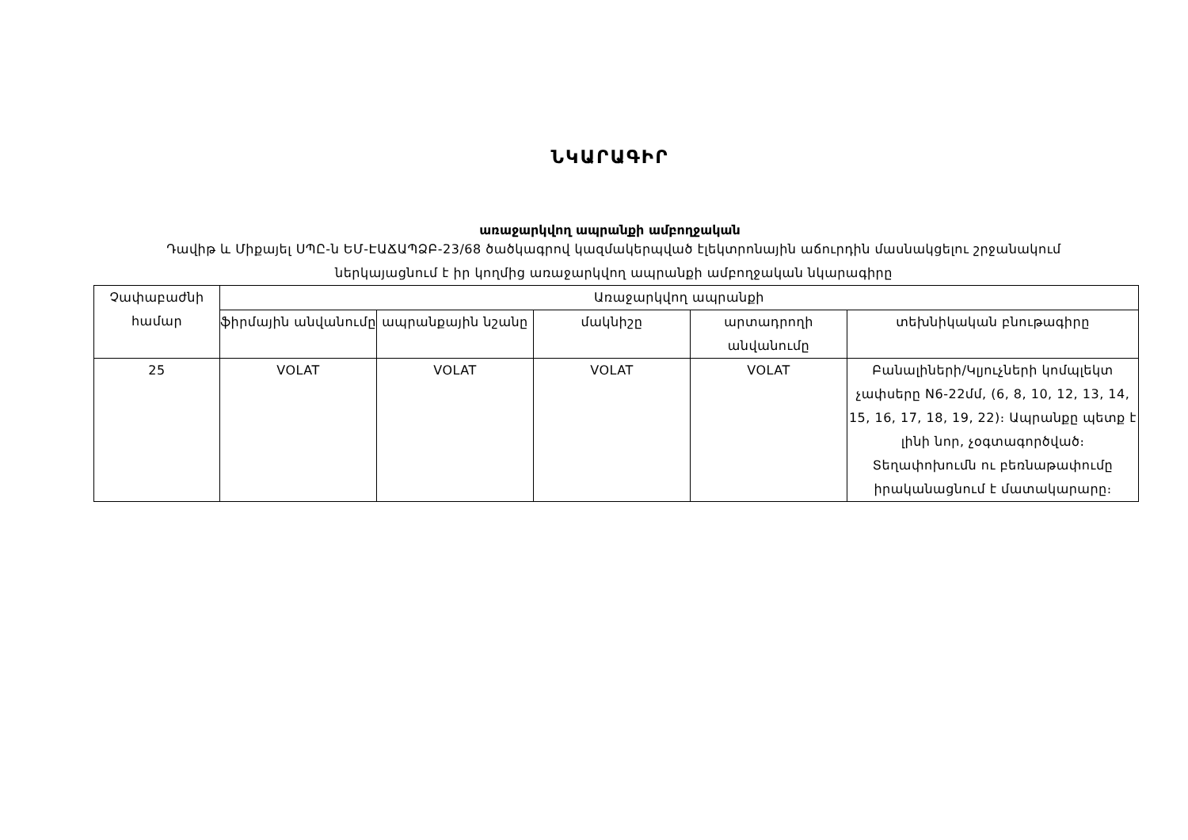ՆԿԱՐԱԳԻՐ
առաջարկվող ապրանքի ամբողջական
Դավիթ և Միքայել ՍՊԸ-ն ԵՄ-ԷԱՃԱՊՁԲ-23/68 ծածկագրով կազմակերպված էլեկտրոնային աճուրդին մասնակցելու շրջանակում
ներկայացնում է իր կողմից առաջարկվող ապրանքի ամբողջական նկարագիրը
| Չափաբաժնի համար | Առաջարկվող ապրանքի | | | | |
| --- | --- | --- | --- | --- | --- |
| | ֆիրմային անվանումը | ապրանքային նշանը | մակնիշը | արտադրողի անվանումը | տեխնիկական բնութագիրը |
| 25 | VOLAT | VOLAT | VOLAT | VOLAT | Բանալիների/Կլյուչների կոմպլեկտ չափսերը N6-22մմ, (6, 8, 10, 12, 13, 14, 15, 16, 17, 18, 19, 22)։ Ապրանքը պետք է լինի նոր, չօգտագործված։ Տեղափոխումն ու բեռնաթափումը իրականացնում է մատակարարը։ |